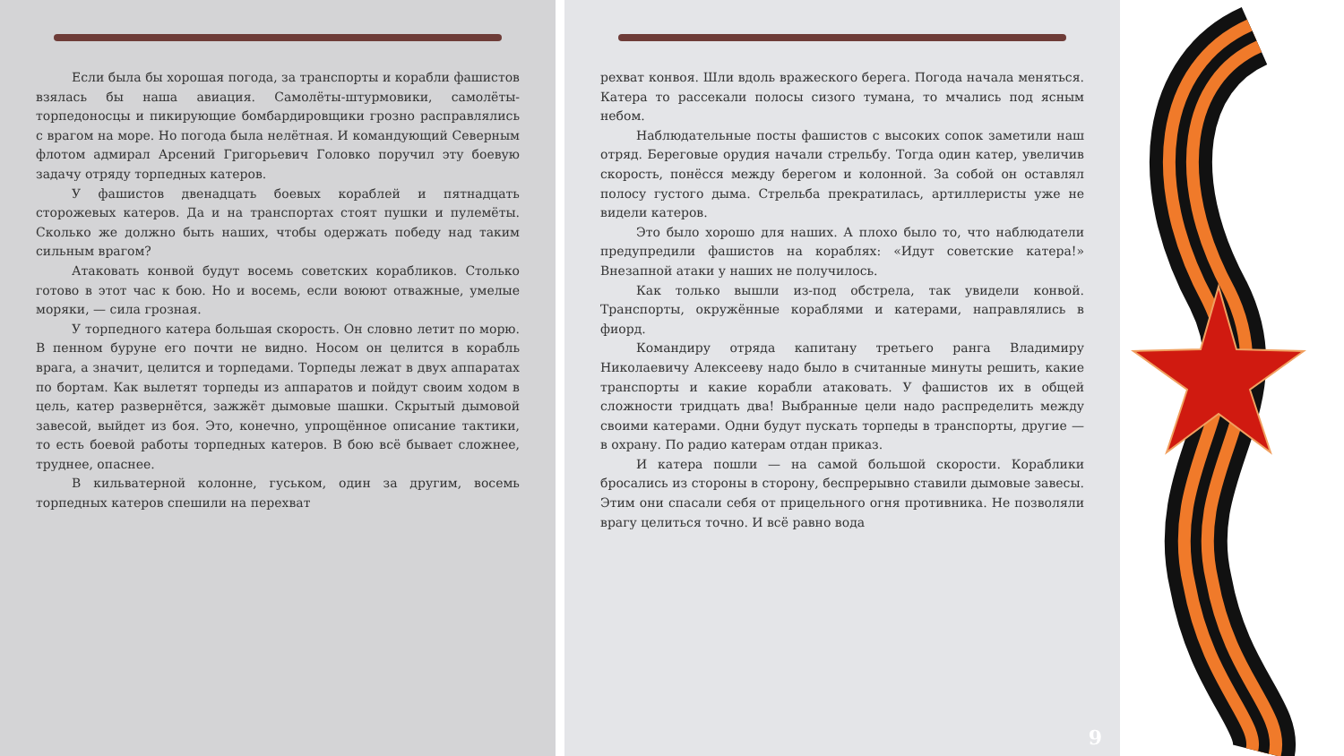Если была бы хорошая погода, за транспорты и корабли фашистов взялась бы наша авиация. Самолёты-штурмовики, самолёты-торпедоносцы и пикирующие бомбардировщики грозно расправлялись с врагом на море. Но погода была нелётная. И командующий Северным флотом адмирал Арсений Григорьевич Головко поручил эту боевую задачу отряду торпедных катеров.
У фашистов двенадцать боевых кораблей и пятнадцать сторожевых катеров. Да и на транспортах стоят пушки и пулемёты. Сколько же должно быть наших, чтобы одержать победу над таким сильным врагом?
Атаковать конвой будут восемь советских корабликов. Столько готово в этот час к бою. Но и восемь, если воюют отважные, умелые моряки, — сила грозная.
У торпедного катера большая скорость. Он словно летит по морю. В пенном буруне его почти не видно. Носом он целится в корабль врага, а значит, целится и торпедами. Торпеды лежат в двух аппаратах по бортам. Как вылетят торпеды из аппаратов и пойдут своим ходом в цель, катер развернётся, зажжёт дымовые шашки. Скрытый дымовой завесой, выйдет из боя. Это, конечно, упрощённое описание тактики, то есть боевой работы торпедных катеров. В бою всё бывает сложнее, труднее, опаснее.
В кильватерной колонне, гуськом, один за другим, восемь торпедных катеров спешили на перехват
рехват конвоя. Шли вдоль вражеского берега. Погода начала меняться. Катера то рассекали полосы сизого тумана, то мчались под ясным небом.
Наблюдательные посты фашистов с высоких сопок заметили наш отряд. Береговые орудия начали стрельбу. Тогда один катер, увеличив скорость, понёсся между берегом и колонной. За собой он оставлял полосу густого дыма. Стрельба прекратилась, артиллеристы уже не видели катеров.
Это было хорошо для наших. А плохо было то, что наблюдатели предупредили фашистов на кораблях: «Идут советские катера!» Внезапной атаки у наших не получилось.
Как только вышли из-под обстрела, так увидели конвой. Транспорты, окружённые кораблями и катерами, направлялись в фиорд.
Командиру отряда капитану третьего ранга Владимиру Николаевичу Алексееву надо было в считанные минуты решить, какие транспорты и какие корабли атаковать. У фашистов их в общей сложности тридцать два! Выбранные цели надо распределить между своими катерами. Одни будут пускать торпеды в транспорты, другие — в охрану. По радио катерам отдан приказ.
И катера пошли — на самой большой скорости. Кораблики бросались из стороны в сторону, беспрерывно ставили дымовые завесы. Этим они спасали себя от прицельного огня противника. Не позволяли врагу целиться точно. И всё равно вода
9